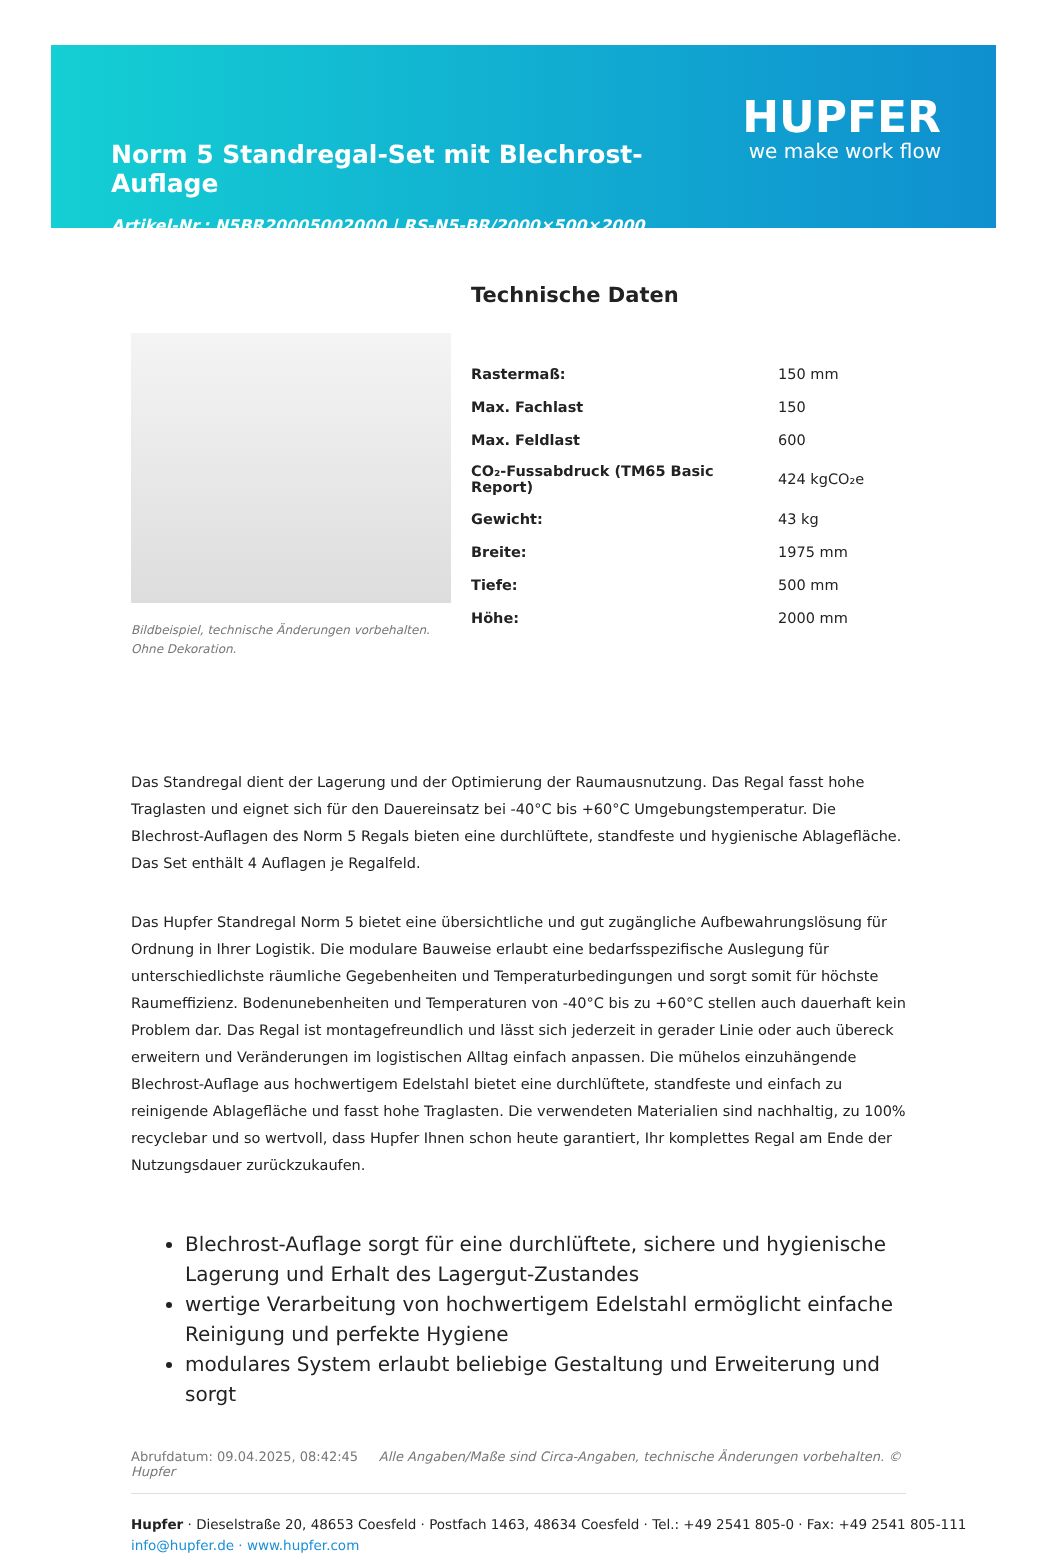Norm 5 Standregal-Set mit Blechrost-Auflage
Artikel-Nr.: N5BR20005002000 | RS-N5-BR/2000×500×2000
HUPFER
we make work flow
Bildbeispiel, technische Änderungen vorbehalten.
Ohne Dekoration.
Technische Daten
| Rastermaß: | 150 mm |
| Max. Fachlast | 150 |
| Max. Feldlast | 600 |
| CO₂-Fussabdruck (TM65 Basic Report) | 424 kgCO₂e |
| Gewicht: | 43 kg |
| Breite: | 1975 mm |
| Tiefe: | 500 mm |
| Höhe: | 2000 mm |
Das Standregal dient der Lagerung und der Optimierung der Raumausnutzung. Das Regal fasst hohe Traglasten und eignet sich für den Dauereinsatz bei -40°C bis +60°C Umgebungstemperatur. Die Blechrost-Auflagen des Norm 5 Regals bieten eine durchlüftete, standfeste und hygienische Ablagefläche. Das Set enthält 4 Auflagen je Regalfeld.
Das Hupfer Standregal Norm 5 bietet eine übersichtliche und gut zugängliche Aufbewahrungslösung für Ordnung in Ihrer Logistik. Die modulare Bauweise erlaubt eine bedarfsspezifische Auslegung für unterschiedlichste räumliche Gegebenheiten und Temperaturbedingungen und sorgt somit für höchste Raumeffizienz. Bodenunebenheiten und Temperaturen von -40°C bis zu +60°C stellen auch dauerhaft kein Problem dar. Das Regal ist montagefreundlich und lässt sich jederzeit in gerader Linie oder auch übereck erweitern und Veränderungen im logistischen Alltag einfach anpassen. Die mühelos einzuhängende Blechrost-Auflage aus hochwertigem Edelstahl bietet eine durchlüftete, standfeste und einfach zu reinigende Ablagefläche und fasst hohe Traglasten. Die verwendeten Materialien sind nachhaltig, zu 100% recyclebar und so wertvoll, dass Hupfer Ihnen schon heute garantiert, Ihr komplettes Regal am Ende der Nutzungsdauer zurückzukaufen.
Blechrost-Auflage sorgt für eine durchlüftete, sichere und hygienische Lagerung und Erhalt des Lagergut-Zustandes
wertige Verarbeitung von hochwertigem Edelstahl ermöglicht einfache Reinigung und perfekte Hygiene
modulares System erlaubt beliebige Gestaltung und Erweiterung und sorgt
Abrufdatum: 09.04.2025, 08:42:45 Alle Angaben/Maße sind Circa-Angaben, technische Änderungen vorbehalten. © Hupfer
Hupfer · Dieselstraße 20, 48653 Coesfeld · Postfach 1463, 48634 Coesfeld · Tel.: +49 2541 805-0 · Fax: +49 2541 805-111
info@hupfer.de · www.hupfer.com